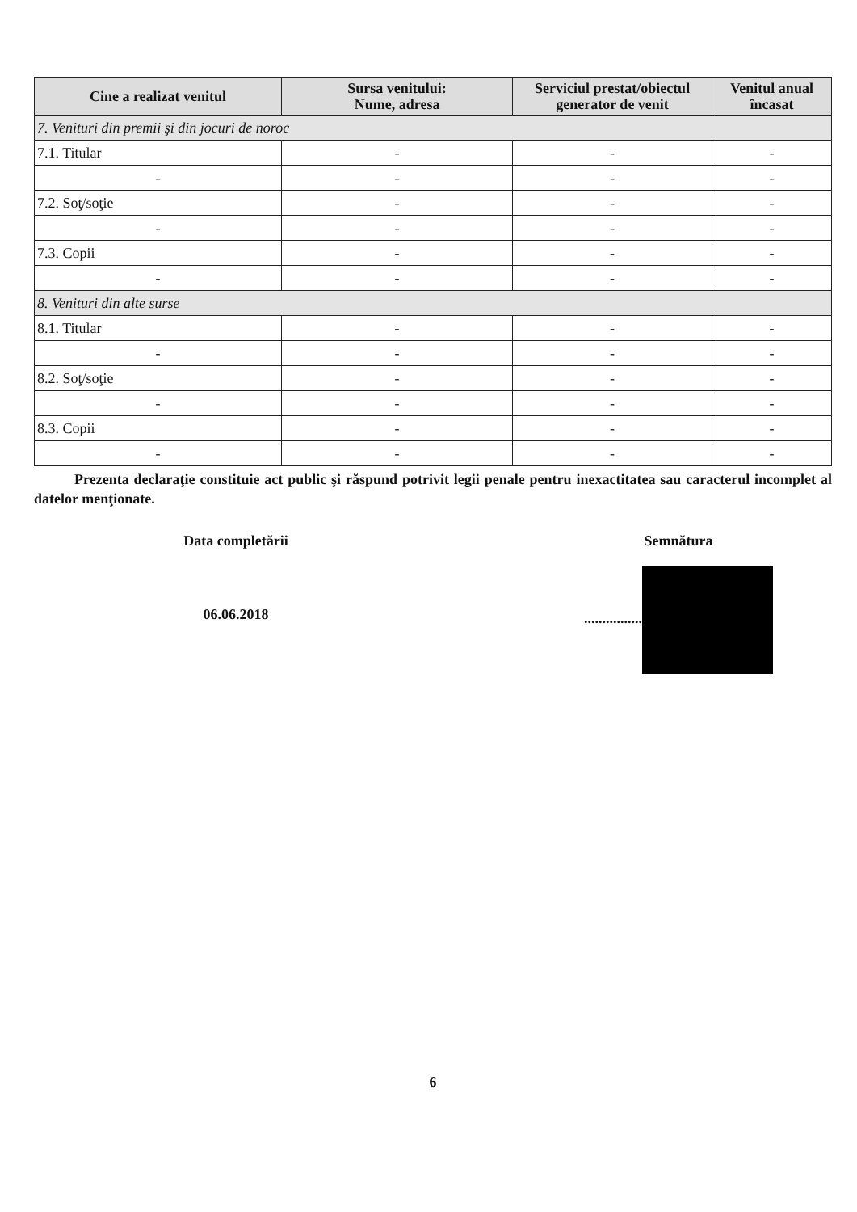| Cine a realizat venitul | Sursa venitului: Nume, adresa | Serviciul prestat/obiectul generator de venit | Venitul anual încasat |
| --- | --- | --- | --- |
| 7. Venituri din premii şi din jocuri de noroc | | | |
| 7.1. Titular | - | - | - |
| - | - | - | - |
| 7.2. Soţ/soţie | - | - | - |
| - | - | - | - |
| 7.3. Copii | - | - | - |
| - | - | - | - |
| 8. Venituri din alte surse | | | |
| 8.1. Titular | - | - | - |
| - | - | - | - |
| 8.2. Soţ/soţie | - | - | - |
| - | - | - | - |
| 8.3. Copii | - | - | - |
| - | - | - | - |
Prezenta declaraţie constituie act public şi răspund potrivit legii penale pentru inexactitatea sau caracterul incomplet al datelor menţionate.
Data completării
06.06.2018
Semnătura
................
6